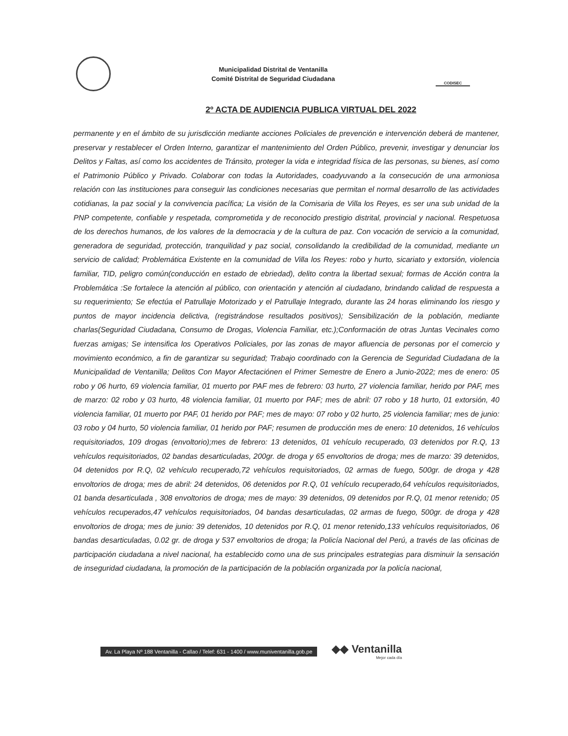Municipalidad Distrital de Ventanilla
Comité Distrital de Seguridad Ciudadana
CODISEC
2º ACTA DE AUDIENCIA PUBLICA VIRTUAL DEL 2022
permanente y en el ámbito de su jurisdicción mediante acciones Policiales de prevención e intervención deberá de mantener, preservar y restablecer el Orden Interno, garantizar el mantenimiento del Orden Público, prevenir, investigar y denunciar los Delitos y Faltas, así como los accidentes de Tránsito, proteger la vida e integridad física de las personas, su bienes, así como el Patrimonio Público y Privado. Colaborar con todas la Autoridades, coadyuvando a la consecución de una armoniosa relación con las instituciones para conseguir las condiciones necesarias que permitan el normal desarrollo de las actividades cotidianas, la paz social y la convivencia pacífica; La visión de la Comisaria de Villa los Reyes, es ser una sub unidad de la PNP competente, confiable y respetada, comprometida y de reconocido prestigio distrital, provincial y nacional. Respetuosa de los derechos humanos, de los valores de la democracia y de la cultura de paz. Con vocación de servicio a la comunidad, generadora de seguridad, protección, tranquilidad y paz social, consolidando la credibilidad de la comunidad, mediante un servicio de calidad; Problemática Existente en la comunidad de Villa los Reyes: robo y hurto, sicariato y extorsión, violencia familiar, TID, peligro común(conducción en estado de ebriedad), delito contra la libertad sexual; formas de Acción contra la Problemática :Se fortalece la atención al público, con orientación y atención al ciudadano, brindando calidad de respuesta a su requerimiento; Se efectúa el Patrullaje Motorizado y el Patrullaje Integrado, durante las 24 horas eliminando los riesgo y puntos de mayor incidencia delictiva, (registrándose resultados positivos); Sensibilización de la población, mediante charlas(Seguridad Ciudadana, Consumo de Drogas, Violencia Familiar, etc.);Conformación de otras Juntas Vecinales como fuerzas amigas; Se intensifica los Operativos Policiales, por las zonas de mayor afluencia de personas por el comercio y movimiento económico, a fin de garantizar su seguridad; Trabajo coordinado con la Gerencia de Seguridad Ciudadana de la Municipalidad de Ventanilla; Delitos Con Mayor Afectaciónen el Primer Semestre de Enero a Junio-2022; mes de enero: 05 robo y 06 hurto, 69 violencia familiar, 01 muerto por PAF mes de febrero: 03 hurto, 27 violencia familiar, herido por PAF, mes de marzo: 02 robo y 03 hurto, 48 violencia familiar, 01 muerto por PAF; mes de abril: 07 robo y 18 hurto, 01 extorsión, 40 violencia familiar, 01 muerto por PAF, 01 herido por PAF; mes de mayo: 07 robo y 02 hurto, 25 violencia familiar; mes de junio: 03 robo y 04 hurto, 50 violencia familiar, 01 herido por PAF; resumen de producción mes de enero: 10 detenidos, 16 vehículos requisitoriados, 109 drogas (envoltorio);mes de febrero: 13 detenidos, 01 vehículo recuperado, 03 detenidos por R.Q, 13 vehículos requisitoriados, 02 bandas desarticuladas, 200gr. de droga y 65 envoltorios de droga; mes de marzo: 39 detenidos, 04 detenidos por R.Q, 02 vehículo recuperado,72 vehículos requisitoriados, 02 armas de fuego, 500gr. de droga y 428 envoltorios de droga; mes de abril: 24 detenidos, 06 detenidos por R.Q, 01 vehículo recuperado,64 vehículos requisitoriados, 01 banda desarticulada , 308 envoltorios de droga; mes de mayo: 39 detenidos, 09 detenidos por R.Q, 01 menor retenido; 05 vehículos recuperados,47 vehículos requisitoriados, 04 bandas desarticuladas, 02 armas de fuego, 500gr. de droga y 428 envoltorios de droga; mes de junio: 39 detenidos, 10 detenidos por R.Q, 01 menor retenido,133 vehículos requisitoriados, 06 bandas desarticuladas, 0.02 gr. de droga y 537 envoltorios de droga; la Policía Nacional del Perú, a través de las oficinas de participación ciudadana a nivel nacional, ha establecido como una de sus principales estrategias para disminuir la sensación de inseguridad ciudadana, la promoción de la participación de la población organizada por la policía nacional,
Av. La Playa Nº 188 Ventanilla - Callao / Telef: 631 - 1400 / www.muniventanilla.gob.pe
◆◆ Ventanilla
Mejor cada día